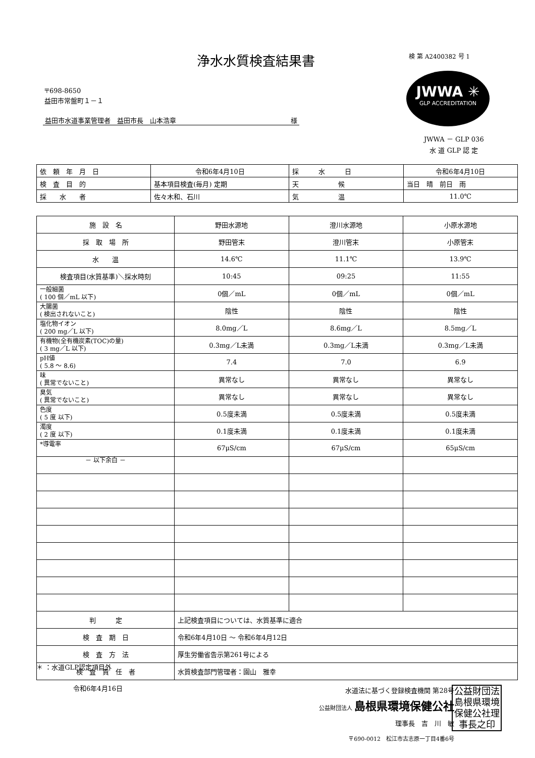浄水水質検査結果書 検 第 A2400382 号 1
〒698-8650
益田市常盤町１－１
益田市水道事業管理者　益田市長　山本浩章 様
JWWA ✳
GLP ACCREDITATION
JWWA － GLP 036
水 道 GLP 認 定
| 依 頼 年 月 日 | 令和6年4月10日 | 採 水 日 | 令和6年4月10日 |
| 検 査 目 的 | 基本項目検査(毎月) 定期 | 天 候 | 当日 晴 前日 雨 |
| 採 水 者 | 佐々木和、石川 | 気 温 | 11.0℃ |
| 施 設 名 | 野田水源地 | 澄川水源地 | 小原水源地 |
| 採 取 場 所 | 野田管末 | 澄川管末 | 小原管末 |
| 水 温 | 14.6℃ | 11.1℃ | 13.9℃ |
| 検査項目(水質基準)＼採水時刻 | 10:45 | 09:25 | 11:55 |
| 一般細菌 ( 100 個／mL 以下) | 0個／mL | 0個／mL | 0個／mL |
| 大腸菌 ( 検出されないこと) | 陰性 | 陰性 | 陰性 |
| 塩化物イオン ( 200 mg／L 以下) | 8.0mg／L | 8.6mg／L | 8.5mg／L |
| 有機物(全有機炭素(TOC)の量) ( 3 mg／L 以下) | 0.3mg／L未満 | 0.3mg／L未満 | 0.3mg／L未満 |
| pH値 ( 5.8 ～ 8.6) | 7.4 | 7.0 | 6.9 |
| 味 ( 異常でないこと) | 異常なし | 異常なし | 異常なし |
| 臭気 ( 異常でないこと) | 異常なし | 異常なし | 異常なし |
| 色度 ( 5 度 以下) | 0.5度未満 | 0.5度未満 | 0.5度未満 |
| 濁度 ( 2 度 以下) | 0.1度未満 | 0.1度未満 | 0.1度未満 |
| *導電率 | 67μS/cm | 67μS/cm | 65μS/cm |
| － 以下余白 － | | | |
| 判 定 | 上記検査項目については、水質基準に適合 | | |
| 検 査 期 日 | 令和6年4月10日 ～ 令和6年4月12日 | | |
| 検 査 方 法 | 厚生労働省告示第261号による | | |
| 検 査 責 任 者 | 水質検査部門管理者：園山 雅幸 | | |
＊ ：水道GLP認定項目外
令和6年4月16日
水道法に基づく登録検査機関 第28号
公益財団法人 島根県環境保健公社
理事長　吉　川　敏
〒690-0012　松江市古志原一丁目4番6号
公益財団法島根県環境保健公社理事長之印